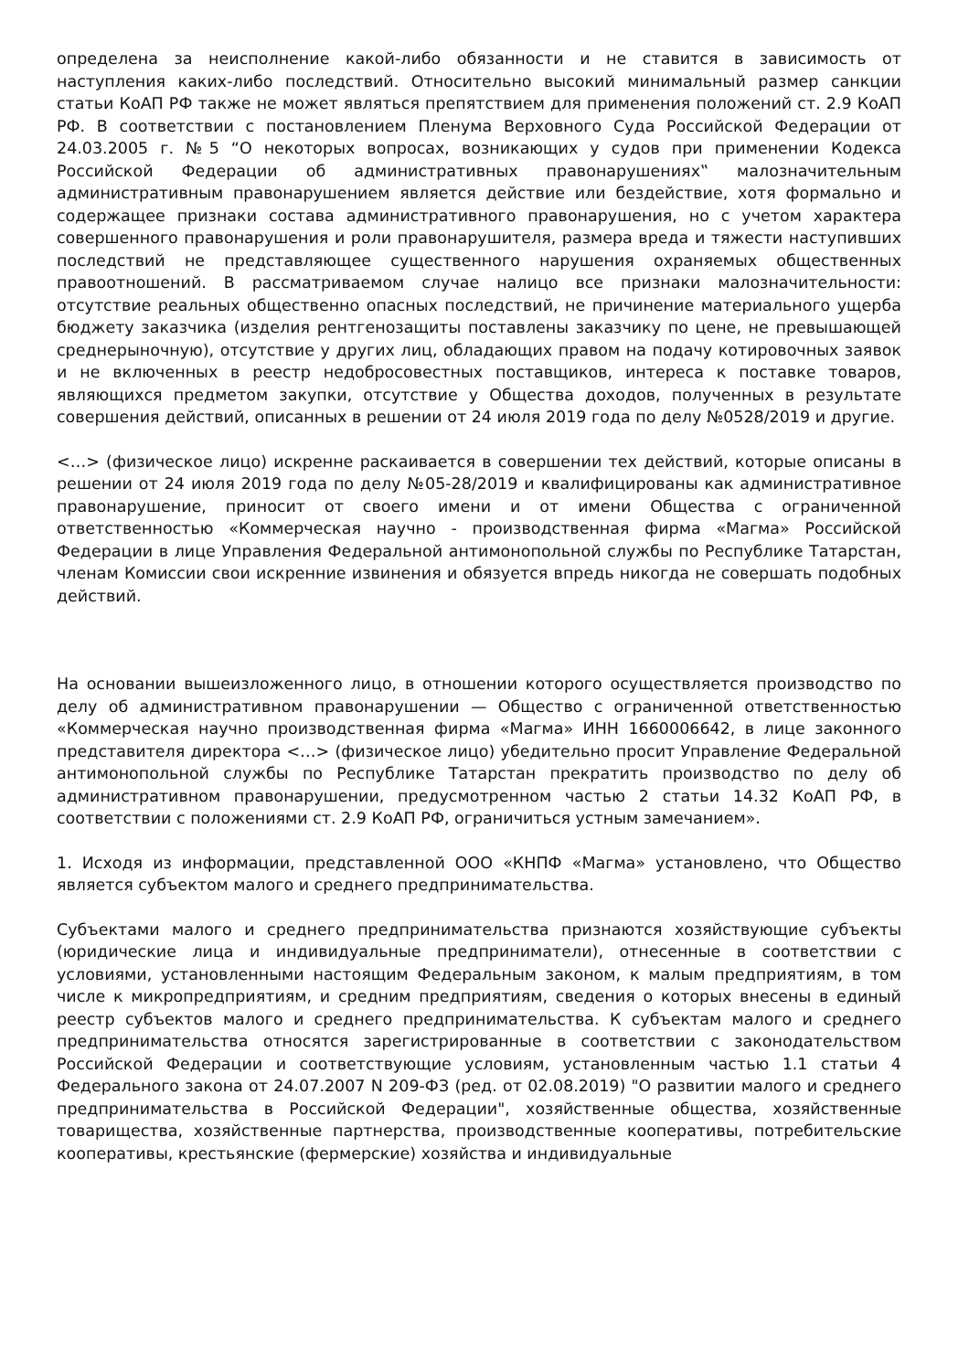определена за неисполнение какой-либо обязанности и не ставится в зависимость от наступления каких-либо последствий. Относительно высокий минимальный размер санкции статьи КоАП РФ также не может являться препятствием для применения положений ст. 2.9 КоАП РФ. В соответствии с постановлением Пленума Верховного Суда Российской Федерации от 24.03.2005 г. №5 “О некоторых вопросах, возникающих у судов при применении Кодекса Российской Федерации об административных правонарушениях‟ малозначительным административным правонарушением является действие или бездействие, хотя формально и содержащее признаки состава административного правонарушения, но с учетом характера совершенного правонарушения и роли правонарушителя, размера вреда и тяжести наступивших последствий не представляющее существенного нарушения охраняемых общественных правоотношений. В рассматриваемом случае налицо все признаки малозначительности: отсутствие реальных общественно опасных последствий, не причинение материального ущерба бюджету заказчика (изделия рентгенозащиты поставлены заказчику по цене, не превышающей среднерыночную), отсутствие у других лиц, обладающих правом на подачу котировочных заявок и не включенных в реестр недобросовестных поставщиков, интереса к поставке товаров, являющихся предметом закупки, отсутствие у Общества доходов, полученных в результате совершения действий, описанных в решении от 24 июля 2019 года по делу №0528/2019 и другие.
<…> (физическое лицо) искренне раскаивается в совершении тех действий, которые описаны в решении от 24 июля 2019 года по делу №05-28/2019 и квалифицированы как административное правонарушение, приносит от своего имени и от имени Общества с ограниченной ответственностью «Коммерческая научно - производственная фирма «Магма» Российской Федерации в лице Управления Федеральной антимонопольной службы по Республике Татарстан, членам Комиссии свои искренние извинения и обязуется впредь никогда не совершать подобных действий.
На основании вышеизложенного лицо, в отношении которого осуществляется производство по делу об административном правонарушении — Общество с ограниченной ответственностью «Коммерческая научно производственная фирма «Магма» ИНН 1660006642, в лице законного представителя директора <…> (физическое лицо) убедительно просит Управление Федеральной антимонопольной службы по Республике Татарстан прекратить производство по делу об административном правонарушении, предусмотренном частью 2 статьи 14.32 КоАП РФ, в соответствии с положениями ст. 2.9 КоАП РФ, ограничиться устным замечанием».
1. Исходя из информации, представленной ООО «КНПФ «Магма» установлено, что Общество является субъектом малого и среднего предпринимательства.
Субъектами малого и среднего предпринимательства признаются хозяйствующие субъекты (юридические лица и индивидуальные предприниматели), отнесенные в соответствии с условиями, установленными настоящим Федеральным законом, к малым предприятиям, в том числе к микропредприятиям, и средним предприятиям, сведения о которых внесены в единый реестр субъектов малого и среднего предпринимательства. К субъектам малого и среднего предпринимательства относятся зарегистрированные в соответствии с законодательством Российской Федерации и соответствующие условиям, установленным частью 1.1 статьи 4 Федерального закона от 24.07.2007 N 209-ФЗ (ред. от 02.08.2019) "О развитии малого и среднего предпринимательства в Российской Федерации", хозяйственные общества, хозяйственные товарищества, хозяйственные партнерства, производственные кооперативы, потребительские кооперативы, крестьянские (фермерские) хозяйства и индивидуальные